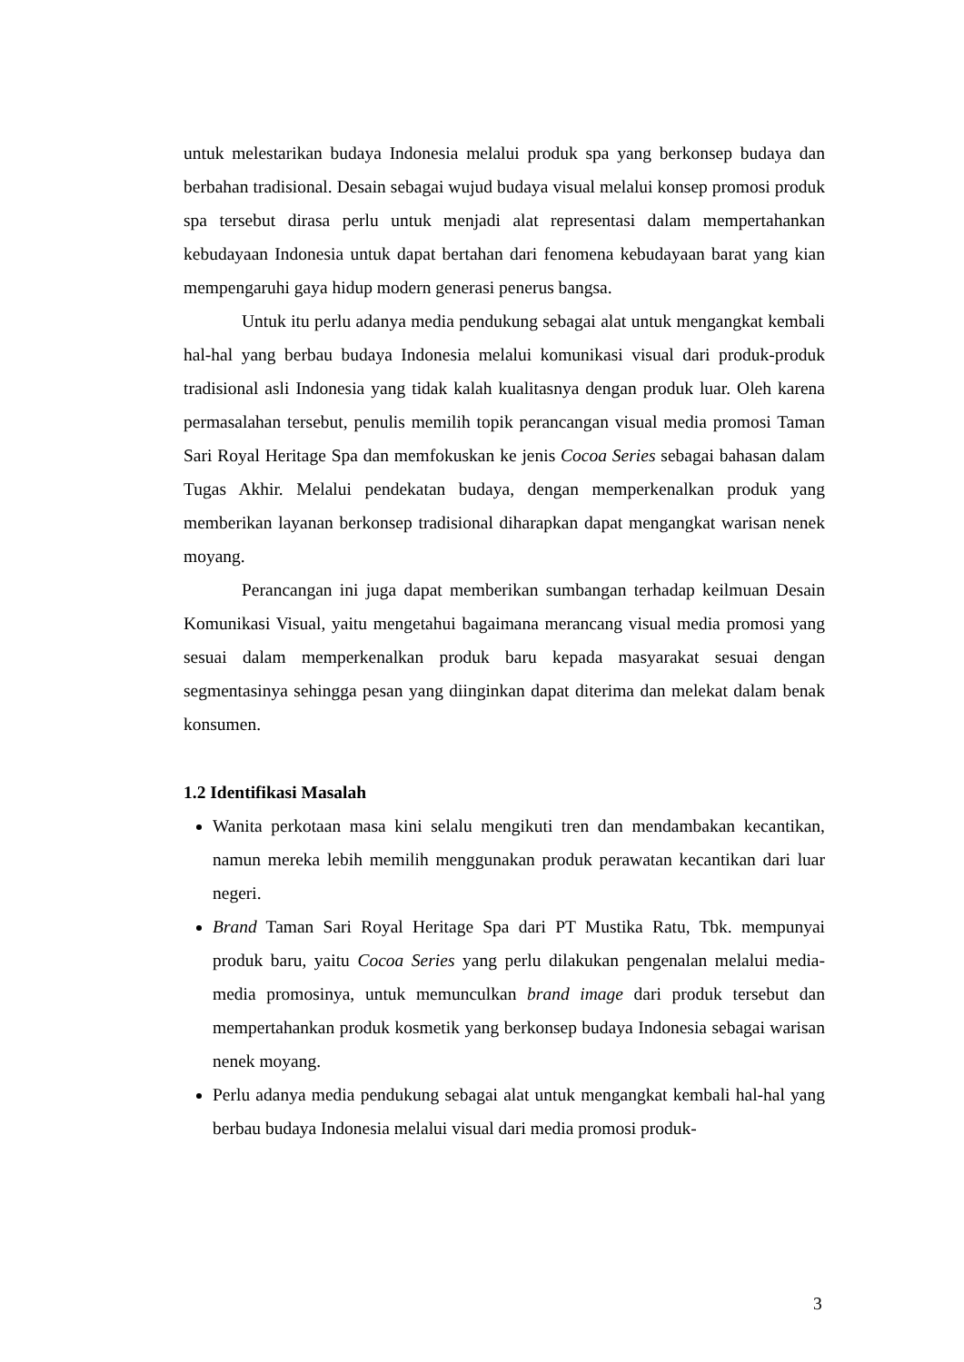untuk melestarikan budaya Indonesia melalui produk spa yang berkonsep budaya dan berbahan tradisional. Desain sebagai wujud budaya visual melalui konsep promosi produk spa tersebut dirasa perlu untuk menjadi alat representasi dalam mempertahankan kebudayaan Indonesia untuk dapat bertahan dari fenomena kebudayaan barat yang kian mempengaruhi gaya hidup modern generasi penerus bangsa.
Untuk itu perlu adanya media pendukung sebagai alat untuk mengangkat kembali hal-hal yang berbau budaya Indonesia melalui komunikasi visual dari produk-produk tradisional asli Indonesia yang tidak kalah kualitasnya dengan produk luar. Oleh karena permasalahan tersebut, penulis memilih topik perancangan visual media promosi Taman Sari Royal Heritage Spa dan memfokuskan ke jenis Cocoa Series sebagai bahasan dalam Tugas Akhir. Melalui pendekatan budaya, dengan memperkenalkan produk yang memberikan layanan berkonsep tradisional diharapkan dapat mengangkat warisan nenek moyang.
Perancangan ini juga dapat memberikan sumbangan terhadap keilmuan Desain Komunikasi Visual, yaitu mengetahui bagaimana merancang visual media promosi yang sesuai dalam memperkenalkan produk baru kepada masyarakat sesuai dengan segmentasinya sehingga pesan yang diinginkan dapat diterima dan melekat dalam benak konsumen.
1.2 Identifikasi Masalah
Wanita perkotaan masa kini selalu mengikuti tren dan mendambakan kecantikan, namun mereka lebih memilih menggunakan produk perawatan kecantikan dari luar negeri.
Brand Taman Sari Royal Heritage Spa dari PT Mustika Ratu, Tbk. mempunyai produk baru, yaitu Cocoa Series yang perlu dilakukan pengenalan melalui media-media promosinya, untuk memunculkan brand image dari produk tersebut dan mempertahankan produk kosmetik yang berkonsep budaya Indonesia sebagai warisan nenek moyang.
Perlu adanya media pendukung sebagai alat untuk mengangkat kembali hal-hal yang berbau budaya Indonesia melalui visual dari media promosi produk-
3